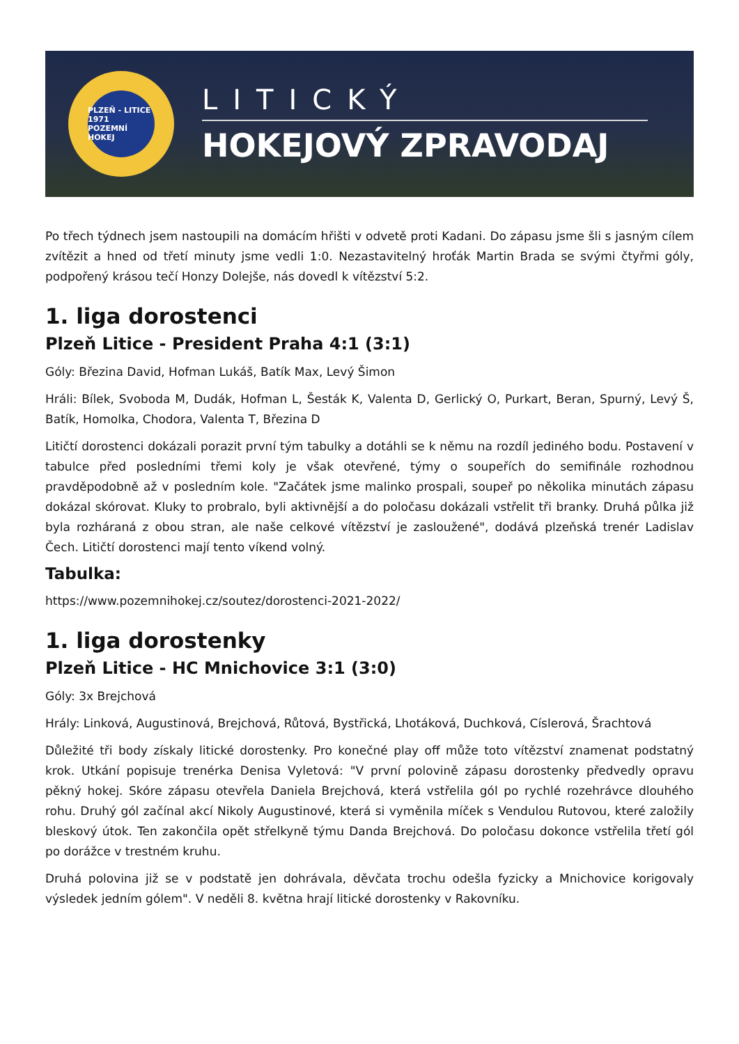PLZEŇ - LITICE 1971
POZEMNÍ HOKEJ
LITICKÝ
HOKEJOVÝ ZPRAVODAJ
Po třech týdnech jsem nastoupili na domácím hřišti v odvetě proti Kadani. Do zápasu jsme šli s jasným cílem zvítězit a hned od třetí minuty jsme vedli 1:0. Nezastavitelný hroťák Martin Brada se svými čtyřmi góly, podpořený krásou tečí Honzy Dolejše, nás dovedl k vítězství 5:2.
1. liga dorostenci
Plzeň Litice - President Praha 4:1 (3:1)
Góly: Březina David, Hofman Lukáš, Batík Max, Levý Šimon
Hráli: Bílek, Svoboda M, Dudák, Hofman L, Šesták K, Valenta D, Gerlický O, Purkart, Beran, Spurný, Levý Š, Batík, Homolka, Chodora, Valenta T, Březina D
Litičtí dorostenci dokázali porazit první tým tabulky a dotáhli se k němu na rozdíl jediného bodu. Postavení v tabulce před posledními třemi koly je však otevřené, týmy o soupeřích do semifinále rozhodnou pravděpodobně až v posledním kole. "Začátek jsme malinko prospali, soupeř po několika minutách zápasu dokázal skórovat. Kluky to probralo, byli aktivnější a do poločasu dokázali vstřelit tři branky. Druhá půlka již byla rozháraná z obou stran, ale naše celkové vítězství je zasloužené", dodává plzeňská trenér Ladislav Čech. Litičtí dorostenci mají tento víkend volný.
Tabulka:
https://www.pozemnihokej.cz/soutez/dorostenci-2021-2022/
1. liga dorostenky
Plzeň Litice - HC Mnichovice 3:1 (3:0)
Góly: 3x Brejchová
Hrály: Linková, Augustinová, Brejchová, Růtová, Bystřická, Lhotáková, Duchková, Císlerová, Šrachtová
Důležité tři body získaly litické dorostenky. Pro konečné play off může toto vítězství znamenat podstatný krok. Utkání popisuje trenérka Denisa Vyletová: "V první polovině zápasu dorostenky předvedly opravu pěkný hokej. Skóre zápasu otevřela Daniela Brejchová, která vstřelila gól po rychlé rozehrávce dlouhého rohu. Druhý gól začínal akcí Nikoly Augustinové, která si vyměnila míček s Vendulou Rutovou, které založily bleskový útok. Ten zakončila opět střelkyně týmu Danda Brejchová. Do poločasu dokonce vstřelila třetí gól po dorážce v trestném kruhu.
Druhá polovina již se v podstatě jen dohrávala, děvčata trochu odešla fyzicky a Mnichovice korigovaly výsledek jedním gólem". V neděli 8. května hrají litické dorostenky v Rakovníku.